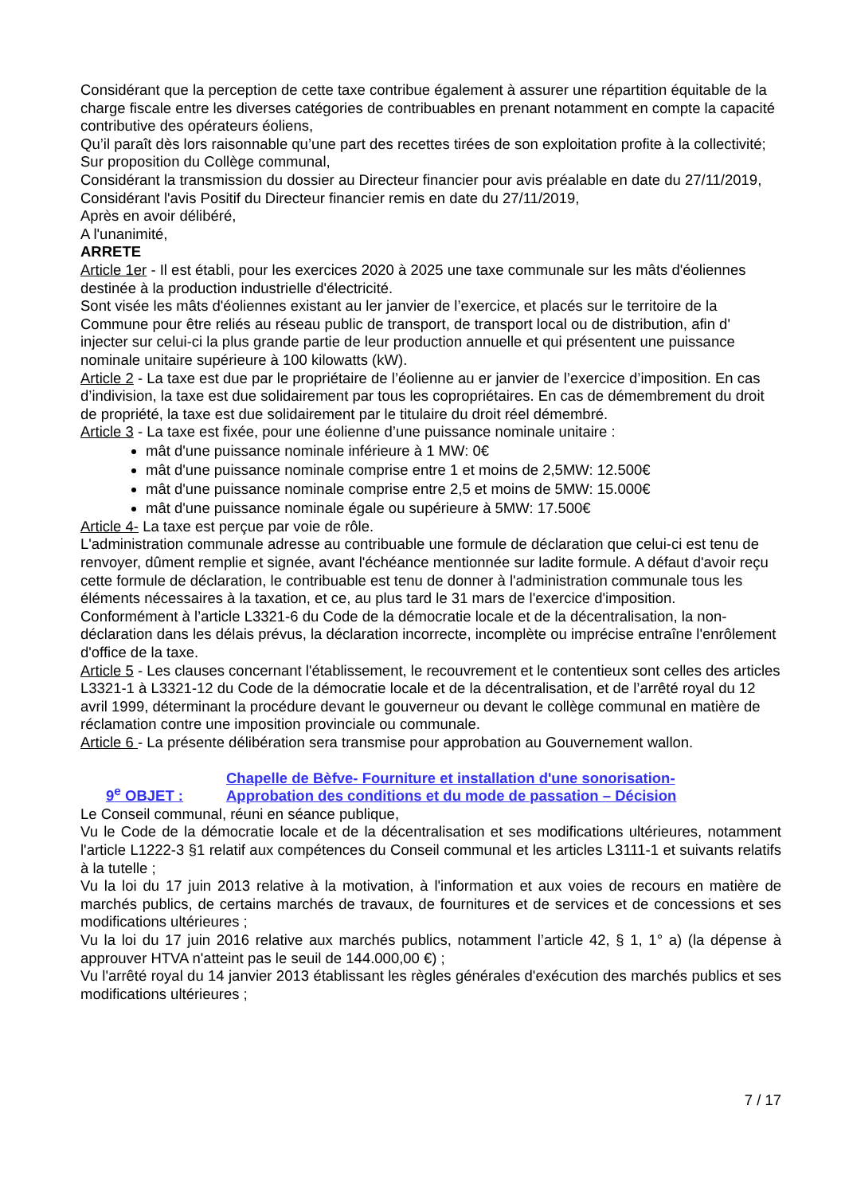Considérant que la perception de cette taxe contribue également à assurer une répartition équitable de la charge fiscale entre les diverses catégories de contribuables en prenant notamment en compte la capacité contributive des opérateurs éoliens,
Qu’il paraît dès lors raisonnable qu’une part des recettes tirées de son exploitation profite à la collectivité;
Sur proposition du Collège communal,
Considérant la transmission du dossier au Directeur financier pour avis préalable en date du 27/11/2019,
Considérant l'avis Positif du Directeur financier remis en date du 27/11/2019,
Après en avoir délibéré,
A l'unanimité,
ARRETE
Article 1er - Il est établi, pour les exercices 2020 à 2025 une taxe communale sur les mâts d'éoliennes destinée à la production industrielle d'électricité.
Sont visée les mâts d'éoliennes existant au ler janvier de l’exercice, et placés sur le territoire de la Commune pour être reliés au réseau public de transport, de transport local ou de distribution, afin d' injecter sur celui-ci la plus grande partie de leur production annuelle et qui présentent une puissance nominale unitaire supérieure à 100 kilowatts (kW).
Article 2 - La taxe est due par le propriétaire de l’éolienne au er janvier de l’exercice d’imposition. En cas d’indivision, la taxe est due solidairement par tous les copropriétaires. En cas de démembrement du droit de propriété, la taxe est due solidairement par le titulaire du droit réel démembré.
Article 3 - La taxe est fixée, pour une éolienne d’une puissance nominale unitaire :
mât d'une puissance nominale inférieure à 1 MW: 0€
mât d'une puissance nominale comprise entre 1 et moins de 2,5MW: 12.500€
mât d'une puissance nominale comprise entre 2,5 et moins de 5MW: 15.000€
mât d'une puissance nominale égale ou supérieure à 5MW: 17.500€
Article 4- La taxe est perçue par voie de rôle.
L'administration communale adresse au contribuable une formule de déclaration que celui-ci est tenu de renvoyer, dûment remplie et signée, avant l'échéance mentionnée sur ladite formule. A défaut d'avoir reçu cette formule de déclaration, le contribuable est tenu de donner à l'administration communale tous les éléments nécessaires à la taxation, et ce, au plus tard le 31 mars de l'exercice d'imposition.
Conformément à l’article L3321-6 du Code de la démocratie locale et de la décentralisation, la non-déclaration dans les délais prévus, la déclaration incorrecte, incomplète ou imprécise entraîne l'enrôlement d'office de la taxe.
Article 5 - Les clauses concernant l'établissement, le recouvrement et le contentieux sont celles des articles L3321-1 à L3321-12 du Code de la démocratie locale et de la décentralisation, et de l’arrêté royal du 12 avril 1999, déterminant la procédure devant le gouverneur ou devant le collège communal en matière de réclamation contre une imposition provinciale ou communale.
Article 6 - La présente délibération sera transmise pour approbation au Gouvernement wallon.
9<sup>e</sup> OBJET : Chapelle de Bèfve- Fourniture et installation d'une sonorisation-
Approbation des conditions et du mode de passation – Décision
Le Conseil communal, réuni en séance publique,
Vu le Code de la démocratie locale et de la décentralisation et ses modifications ultérieures, notamment l'article L1222-3 §1 relatif aux compétences du Conseil communal et les articles L3111-1 et suivants relatifs à la tutelle ;
Vu la loi du 17 juin 2013 relative à la motivation, à l'information et aux voies de recours en matière de marchés publics, de certains marchés de travaux, de fournitures et de services et de concessions et ses modifications ultérieures ;
Vu la loi du 17 juin 2016 relative aux marchés publics, notamment l’article 42, § 1, 1° a) (la dépense à approuver HTVA n'atteint pas le seuil de 144.000,00 €) ;
Vu l'arrêté royal du 14 janvier 2013 établissant les règles générales d'exécution des marchés publics et ses modifications ultérieures ;
7 / 17